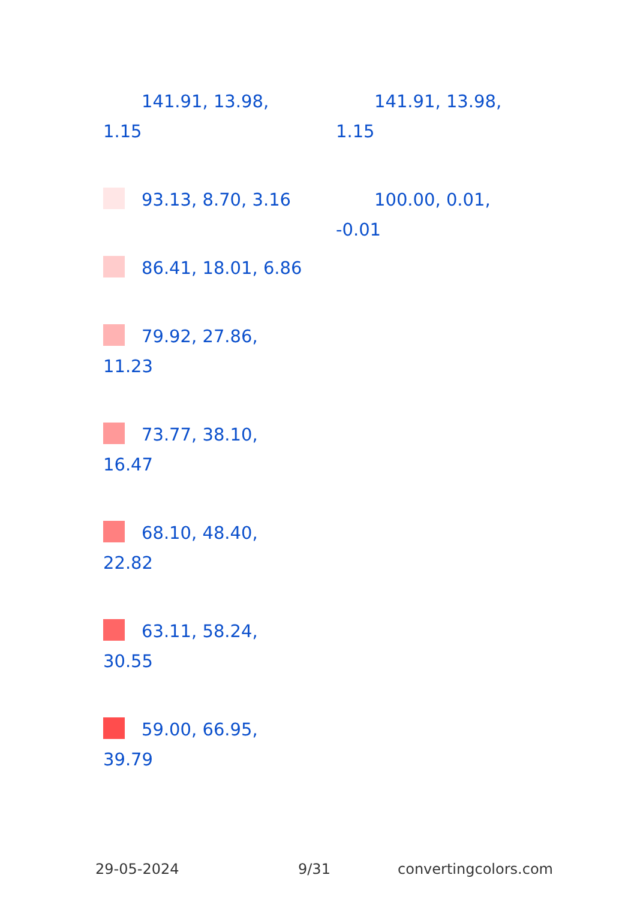141.91, 13.98, 1.15
141.91, 13.98, 1.15
93.13, 8.70, 3.16
100.00, 0.01, -0.01
86.41, 18.01, 6.86
79.92, 27.86, 11.23
73.77, 38.10, 16.47
68.10, 48.40, 22.82
63.11, 58.24, 30.55
59.00, 66.95, 39.79
29-05-2024 9/31 convertingcolors.com